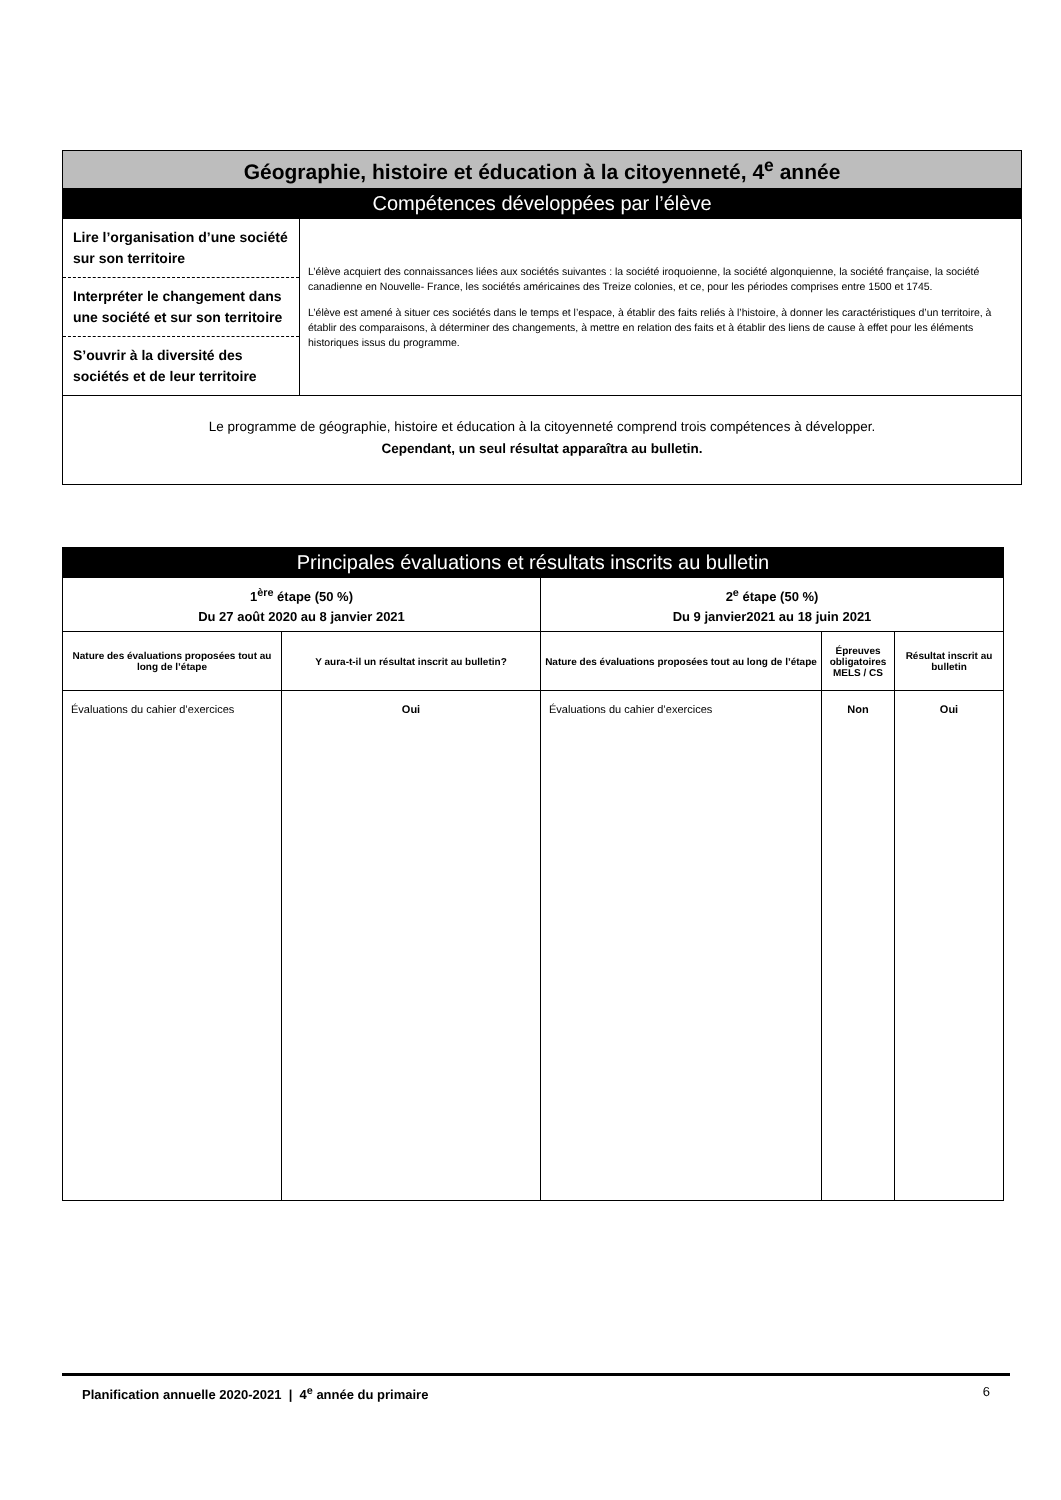| Géographie, histoire et éducation à la citoyenneté, 4<sup>e</sup> année | |
| Compétences développées par l’élève | |
| Lire l’organisation d’une société sur son territoire Interpréter le changement dans une société et sur son territoire S’ouvrir à la diversité des sociétés et de leur territoire | L’élève acquiert des connaissances liées aux sociétés suivantes : la société iroquoienne, la société algonquienne, la société française, la société canadienne en Nouvelle- France, les sociétés américaines des Treize colonies, et ce, pour les périodes comprises entre 1500 et 1745. L’élève est amené à situer ces sociétés dans le temps et l’espace, à établir des faits reliés à l’histoire, à donner les caractéristiques d’un territoire, à établir des comparaisons, à déterminer des changements, à mettre en relation des faits et à établir des liens de cause à effet pour les éléments historiques issus du programme. |
| Le programme de géographie, histoire et éducation à la citoyenneté comprend trois compétences à développer. Cependant, un seul résultat apparaîtra au bulletin. | |
| Principales évaluations et résultats inscrits au bulletin | | | | |
| 1<sup>ère</sup> étape (50 %) Du 27 août 2020 au 8 janvier 2021 | | 2<sup>e</sup> étape (50 %) Du 9 janvier2021 au 18 juin 2021 | | |
| Nature des évaluations proposées tout au long de l’étape | Y aura-t-il un résultat inscrit au bulletin? | Nature des évaluations proposées tout au long de l’étape | Épreuves obligatoires MELS / CS | Résultat inscrit au bulletin |
| Évaluations du cahier d’exercices | Oui | Évaluations du cahier d’exercices | Non | Oui |
Planification annuelle 2020-2021 | 4<sup>e</sup> année du primaire 6